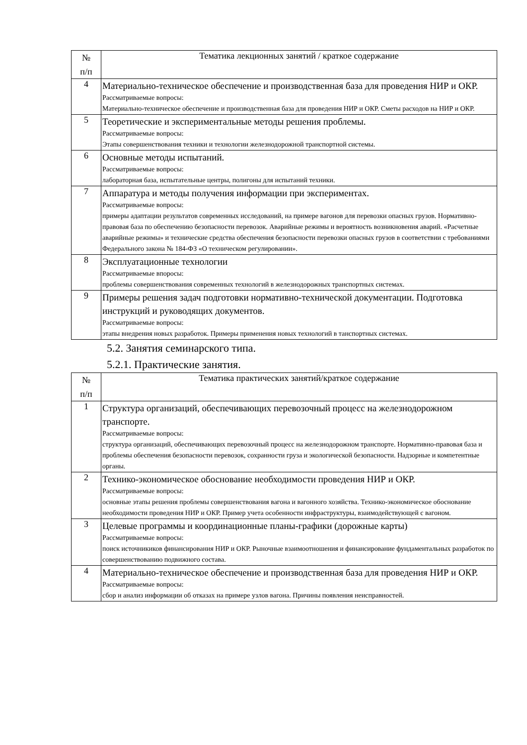| № п/п | Тематика лекционных занятий / краткое содержание |
| --- | --- |
| 4 | Материально-техническое обеспечение и производственная база для проведения НИР и ОКР. Рассматриваемые вопросы: Материально-техническое обеспечение и производственная база для проведения НИР и ОКР. Сметы расходов на НИР и ОКР. |
| 5 | Теоретические и экспериментальные методы решения проблемы. Рассматриваемые вопросы: Этапы совершенствования техники и технологии железнодорожной транспортной системы. |
| 6 | Основные методы испытаний. Рассматриваемые вопросы: лабораторная база, испытательные центры, полигоны для испытаний техники. |
| 7 | Аппаратура и методы получения информации при экспериментах. Рассматриваемые вопросы: примеры адаптации результатов современных исследований, на примере вагонов для перевозки опасных грузов. Нормативно-правовая база по обеспечению безопасности перевозок. Аварийные режимы и вероятность возникновения аварий. «Расчетные аварийные режимы» и технические средства обеспечения безопасности перевозки опасных грузов в соответствии с требованиями Федерального закона № 184-ФЗ «О техническом регулировании». |
| 8 | Эксплуатационные технологии Рассматриваемые впоросы: проблемы совершенствования современных технологий в железнодорожных транспортных системах. |
| 9 | Примеры решения задач подготовки нормативно-технической документации. Подготовка инструкций и руководящих документов. Рассматриваемые вопросы: этапы внедрения новых разработок. Примеры применения новых технологий в танспортных системах. |
5.2. Занятия семинарского типа.
5.2.1. Практические занятия.
| № п/п | Тематика практических занятий/краткое содержание |
| --- | --- |
| 1 | Структура организаций, обеспечивающих перевозочный процесс на железнодорожном транспорте. Рассматриваемые вопросы: структура организаций, обеспечивающих перевозочный процесс на железнодорожном транспорте. Нормативно-правовая база и проблемы обеспечения безопасности перевозок, сохранности груза и экологической безопасности. Надзорные и компетентные органы. |
| 2 | Технико-экономическое обоснование необходимости проведения НИР и ОКР. Рассматриваемые вопросы: основные этапы решения проблемы совершенствования вагона и вагонного хозяйства. Технико-экономическое обоснование необходимости проведения НИР и ОКР. Пример учета особенности инфраструктуры, взаимодействующей с вагоном. |
| 3 | Целевые программы и координационные планы-графики (дорожные карты) Рассматриваемые вопросы: поиск источникиков финансирования НИР и ОКР. Рыночные взаимоотношения и финансирование фундаментальных разработок по совершенствованию подвижного состава. |
| 4 | Материально-техническое обеспечение и производственная база для проведения НИР и ОКР. Рассматриваемые вопросы: сбор и анализ информации об отказах на примере узлов вагона. Причины появления неисправностей. |